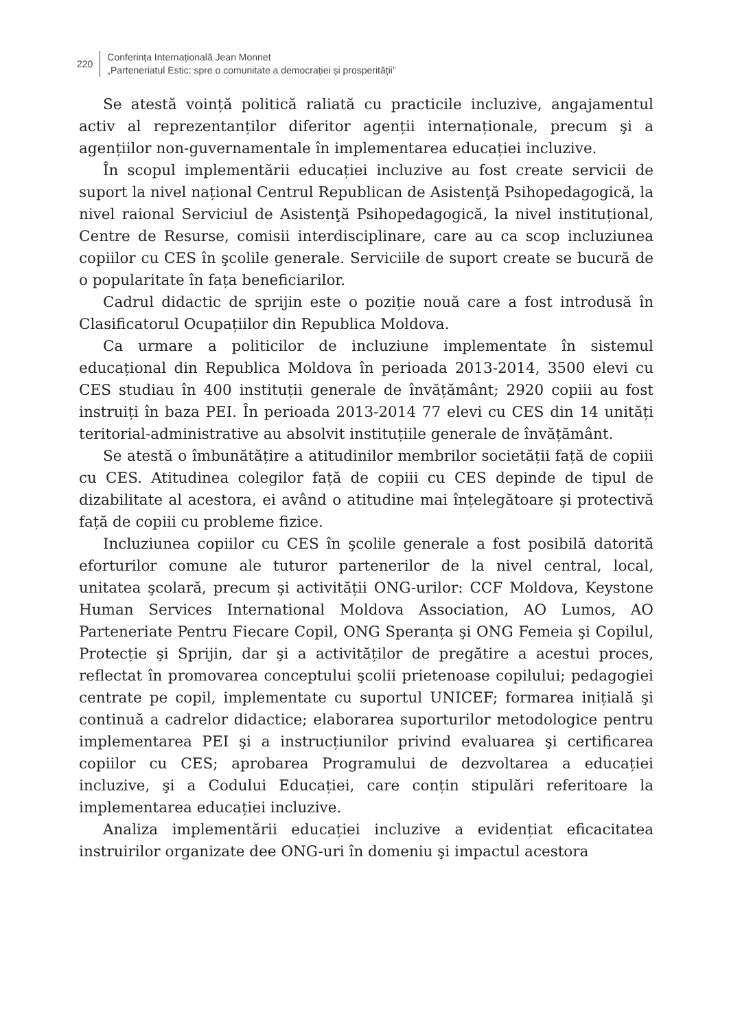220
Conferința Internațională Jean Monnet
„Parteneriatul Estic: spre o comunitate a democrației și prosperității”
Se atestă voință politică raliată cu practicile incluzive, angajamentul activ al reprezentanților diferitor agenții internaționale, precum şi a agențiilor non-guvernamentale în implementarea educației incluzive.
În scopul implementării educației incluzive au fost create servicii de suport la nivel național Centrul Republican de Asistenţă Psihopedagogică, la nivel raional Serviciul de Asistenţă Psihopedagogică, la nivel instituțional, Centre de Resurse, comisii interdisciplinare, care au ca scop incluziunea copiilor cu CES în şcolile generale. Serviciile de suport create se bucură de o popularitate în fața beneficiarilor.
Cadrul didactic de sprijin este o poziție nouă care a fost introdusă în Clasificatorul Ocupațiilor din Republica Moldova.
Ca urmare a politicilor de incluziune implementate în sistemul educațional din Republica Moldova în perioada 2013-2014, 3500 elevi cu CES studiau în 400 instituții generale de învățământ; 2920 copiii au fost instruiți în baza PEI. În perioada 2013-2014 77 elevi cu CES din 14 unități teritorial-administrative au absolvit instituțiile generale de învățământ.
Se atestă o îmbunătățire a atitudinilor membrilor societății față de copiii cu CES. Atitudinea colegilor față de copiii cu CES depinde de tipul de dizabilitate al acestora, ei având o atitudine mai înțelegătoare şi protectivă față de copiii cu probleme fizice.
Incluziunea copiilor cu CES în şcolile generale a fost posibilă datorită eforturilor comune ale tuturor partenerilor de la nivel central, local, unitatea şcolară, precum şi activității ONG-urilor: CCF Moldova, Keystone Human Services International Moldova Association, AO Lumos, AO Parteneriate Pentru Fiecare Copil, ONG Speranța şi ONG Femeia şi Copilul, Protecție şi Sprijin, dar şi a activităților de pregătire a acestui proces, reflectat în promovarea conceptului şcolii prietenoase copilului; pedagogiei centrate pe copil, implementate cu suportul UNICEF; formarea inițială şi continuă a cadrelor didactice; elaborarea suporturilor metodologice pentru implementarea PEI şi a instrucțiunilor privind evaluarea şi certificarea copiilor cu CES; aprobarea Programului de dezvoltarea a educației incluzive, şi a Codului Educației, care conțin stipulări referitoare la implementarea educației incluzive.
Analiza implementării educației incluzive a evidențiat eficacitatea instruirilor organizate dee ONG-uri în domeniu şi impactul acestora